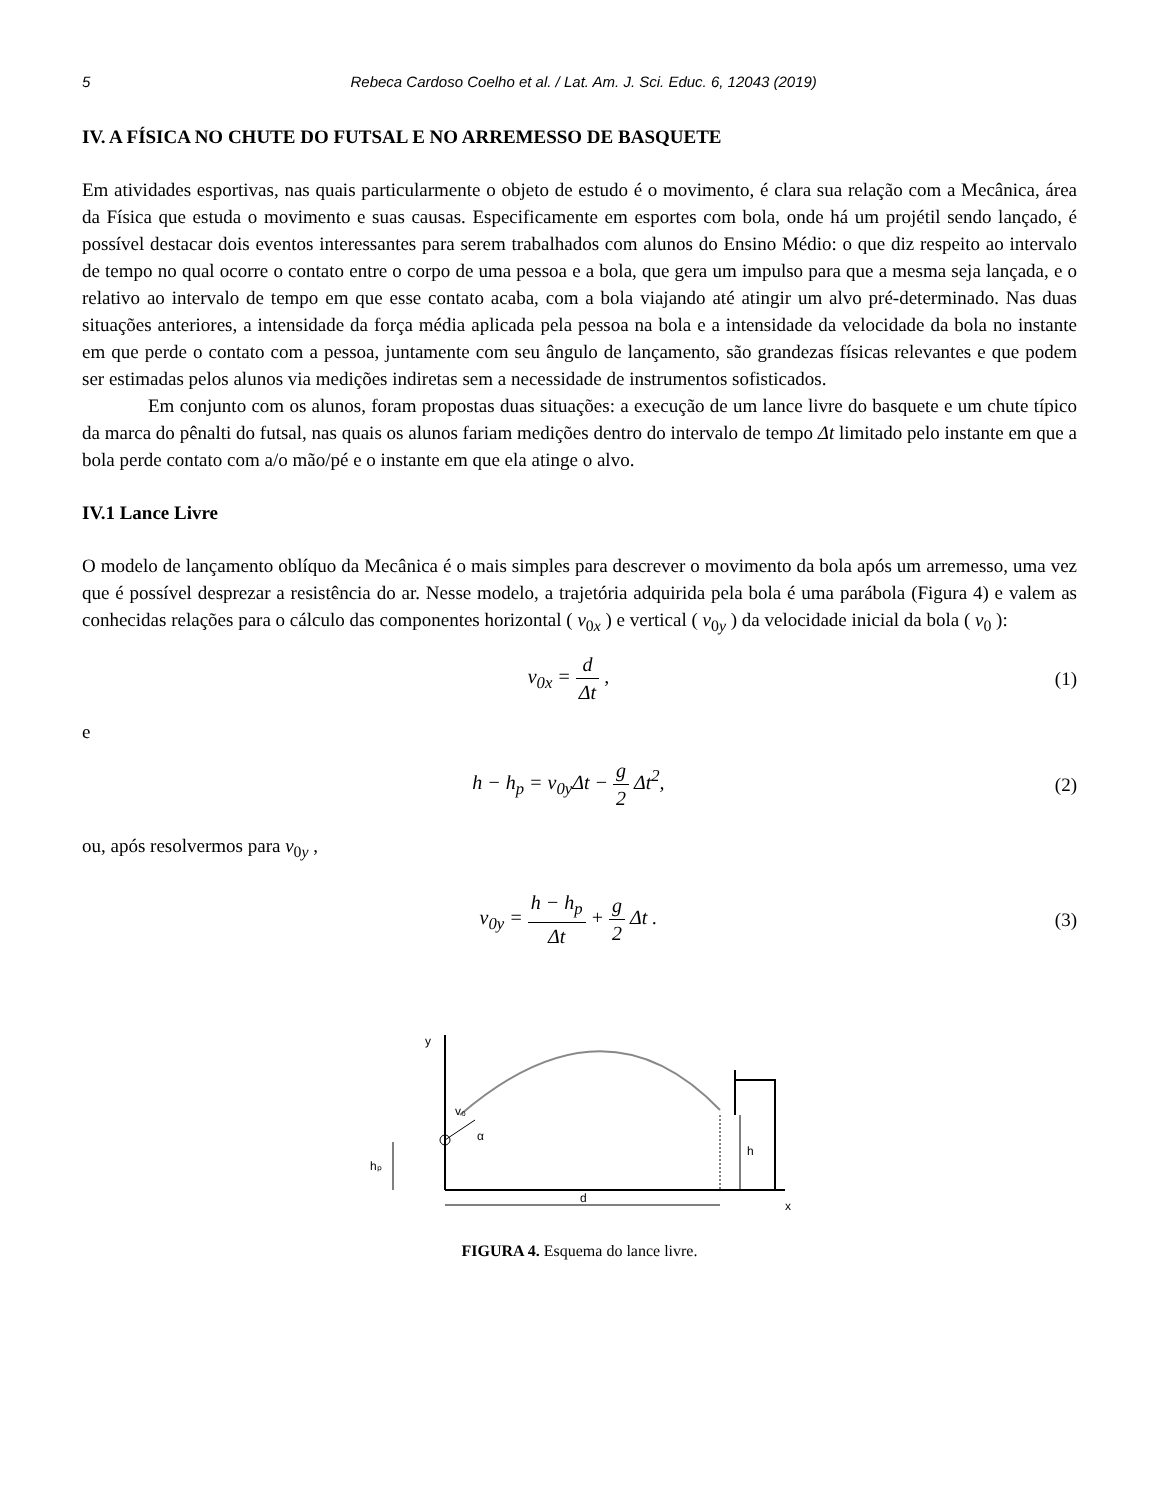5 Rebeca Cardoso Coelho et al. / Lat. Am. J. Sci. Educ. 6, 12043 (2019)
IV. A FÍSICA NO CHUTE DO FUTSAL E NO ARREMESSO DE BASQUETE
Em atividades esportivas, nas quais particularmente o objeto de estudo é o movimento, é clara sua relação com a Mecânica, área da Física que estuda o movimento e suas causas. Especificamente em esportes com bola, onde há um projétil sendo lançado, é possível destacar dois eventos interessantes para serem trabalhados com alunos do Ensino Médio: o que diz respeito ao intervalo de tempo no qual ocorre o contato entre o corpo de uma pessoa e a bola, que gera um impulso para que a mesma seja lançada, e o relativo ao intervalo de tempo em que esse contato acaba, com a bola viajando até atingir um alvo pré-determinado. Nas duas situações anteriores, a intensidade da força média aplicada pela pessoa na bola e a intensidade da velocidade da bola no instante em que perde o contato com a pessoa, juntamente com seu ângulo de lançamento, são grandezas físicas relevantes e que podem ser estimadas pelos alunos via medições indiretas sem a necessidade de instrumentos sofisticados.
Em conjunto com os alunos, foram propostas duas situações: a execução de um lance livre do basquete e um chute típico da marca do pênalti do futsal, nas quais os alunos fariam medições dentro do intervalo de tempo Δt limitado pelo instante em que a bola perde contato com a/o mão/pé e o instante em que ela atinge o alvo.
IV.1 Lance Livre
O modelo de lançamento oblíquo da Mecânica é o mais simples para descrever o movimento da bola após um arremesso, uma vez que é possível desprezar a resistência do ar. Nesse modelo, a trajetória adquirida pela bola é uma parábola (Figura 4) e valem as conhecidas relações para o cálculo das componentes horizontal ( v<sub>0x</sub> ) e vertical ( v<sub>0y</sub> ) da velocidade inicial da bola ( v<sub>0</sub> ):
v<sub>0x</sub> = d Δt , (1)
e
h − h<sub>p</sub> = v<sub>0y</sub>Δt − g 2 Δt<sup>2</sup>, (2)
ou, após resolvermos para v<sub>0y</sub> ,
v<sub>0y</sub> = h − h<sub>p</sub> Δt + g 2 Δt . (3)
y
x
v₀
α
hₚ
h
d
FIGURA 4. Esquema do lance livre.